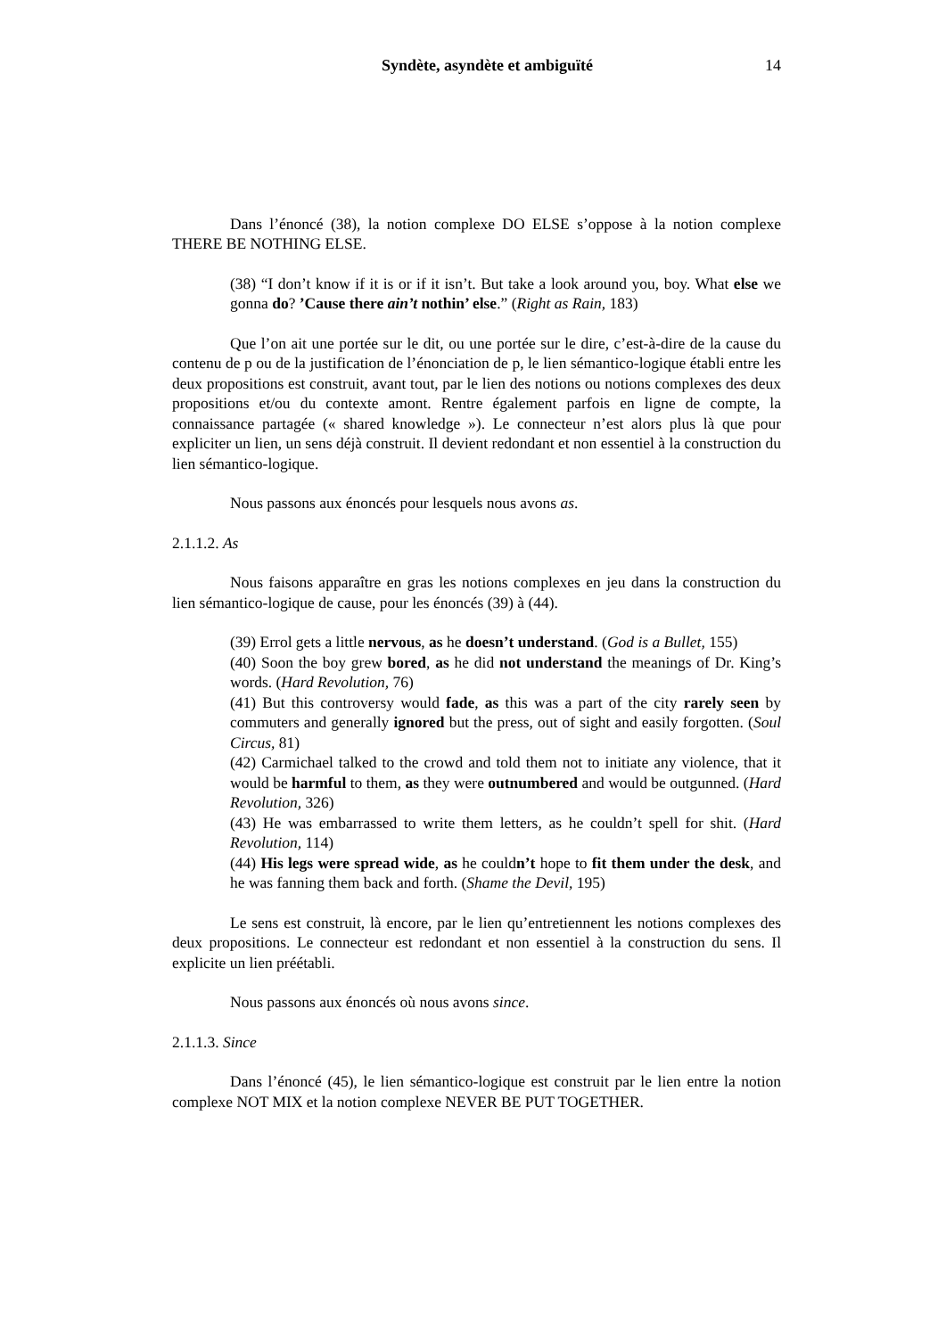Syndète, asyndète et ambiguïté 14
Dans l’énoncé (38), la notion complexe DO ELSE s’oppose à la notion complexe THERE BE NOTHING ELSE.
(38) “I don’t know if it is or if it isn’t. But take a look around you, boy. What else we gonna do? ’Cause there ain’t nothin’ else.” (Right as Rain, 183)
Que l’on ait une portée sur le dit, ou une portée sur le dire, c’est-à-dire de la cause du contenu de p ou de la justification de l’énonciation de p, le lien sémantico-logique établi entre les deux propositions est construit, avant tout, par le lien des notions ou notions complexes des deux propositions et/ou du contexte amont. Rentre également parfois en ligne de compte, la connaissance partagée (« shared knowledge »). Le connecteur n’est alors plus là que pour expliciter un lien, un sens déjà construit. Il devient redondant et non essentiel à la construction du lien sémantico-logique.
Nous passons aux énoncés pour lesquels nous avons as.
2.1.1.2. As
Nous faisons apparaître en gras les notions complexes en jeu dans la construction du lien sémantico-logique de cause, pour les énoncés (39) à (44).
(39) Errol gets a little nervous, as he doesn’t understand. (God is a Bullet, 155)
(40) Soon the boy grew bored, as he did not understand the meanings of Dr. King’s words. (Hard Revolution, 76)
(41) But this controversy would fade, as this was a part of the city rarely seen by commuters and generally ignored but the press, out of sight and easily forgotten. (Soul Circus, 81)
(42) Carmichael talked to the crowd and told them not to initiate any violence, that it would be harmful to them, as they were outnumbered and would be outgunned. (Hard Revolution, 326)
(43) He was embarrassed to write them letters, as he couldn’t spell for shit. (Hard Revolution, 114)
(44) His legs were spread wide, as he couldn’t hope to fit them under the desk, and he was fanning them back and forth. (Shame the Devil, 195)
Le sens est construit, là encore, par le lien qu’entretiennent les notions complexes des deux propositions. Le connecteur est redondant et non essentiel à la construction du sens. Il explicite un lien préétabli.
Nous passons aux énoncés où nous avons since.
2.1.1.3. Since
Dans l’énoncé (45), le lien sémantico-logique est construit par le lien entre la notion complexe NOT MIX et la notion complexe NEVER BE PUT TOGETHER.